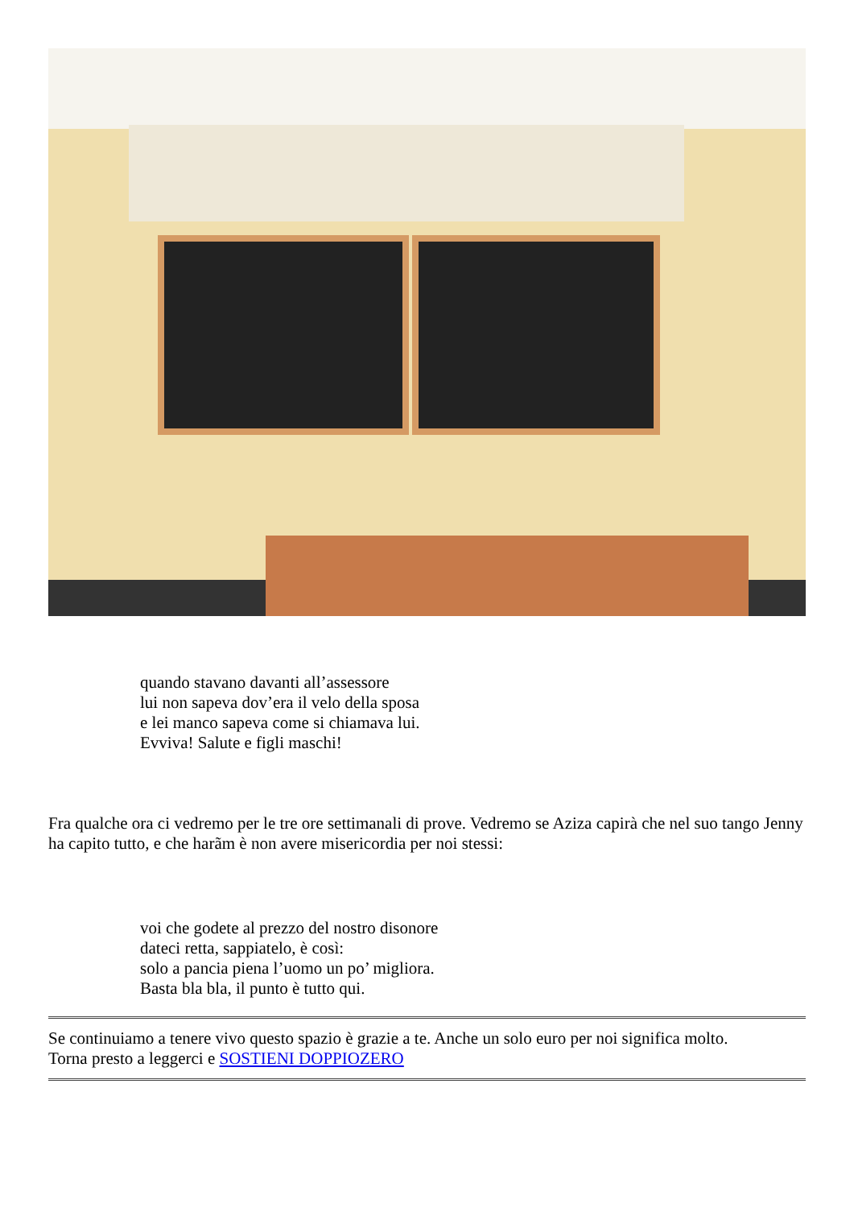quando stavano davanti all’assessore
lui non sapeva dov’era il velo della sposa
e lei manco sapeva come si chiamava lui.
Evviva! Salute e figli maschi!
Fra qualche ora ci vedremo per le tre ore settimanali di prove. Vedremo se Aziza capirà che nel suo tango Jenny ha capito tutto, e che harãm è non avere misericordia per noi stessi:
voi che godete al prezzo del nostro disonore
dateci retta, sappiatelo, è così:
solo a pancia piena l’uomo un po’ migliora.
Basta bla bla, il punto è tutto qui.
Se continuiamo a tenere vivo questo spazio è grazie a te. Anche un solo euro per noi significa molto.
Torna presto a leggerci e SOSTIENI DOPPIOZERO